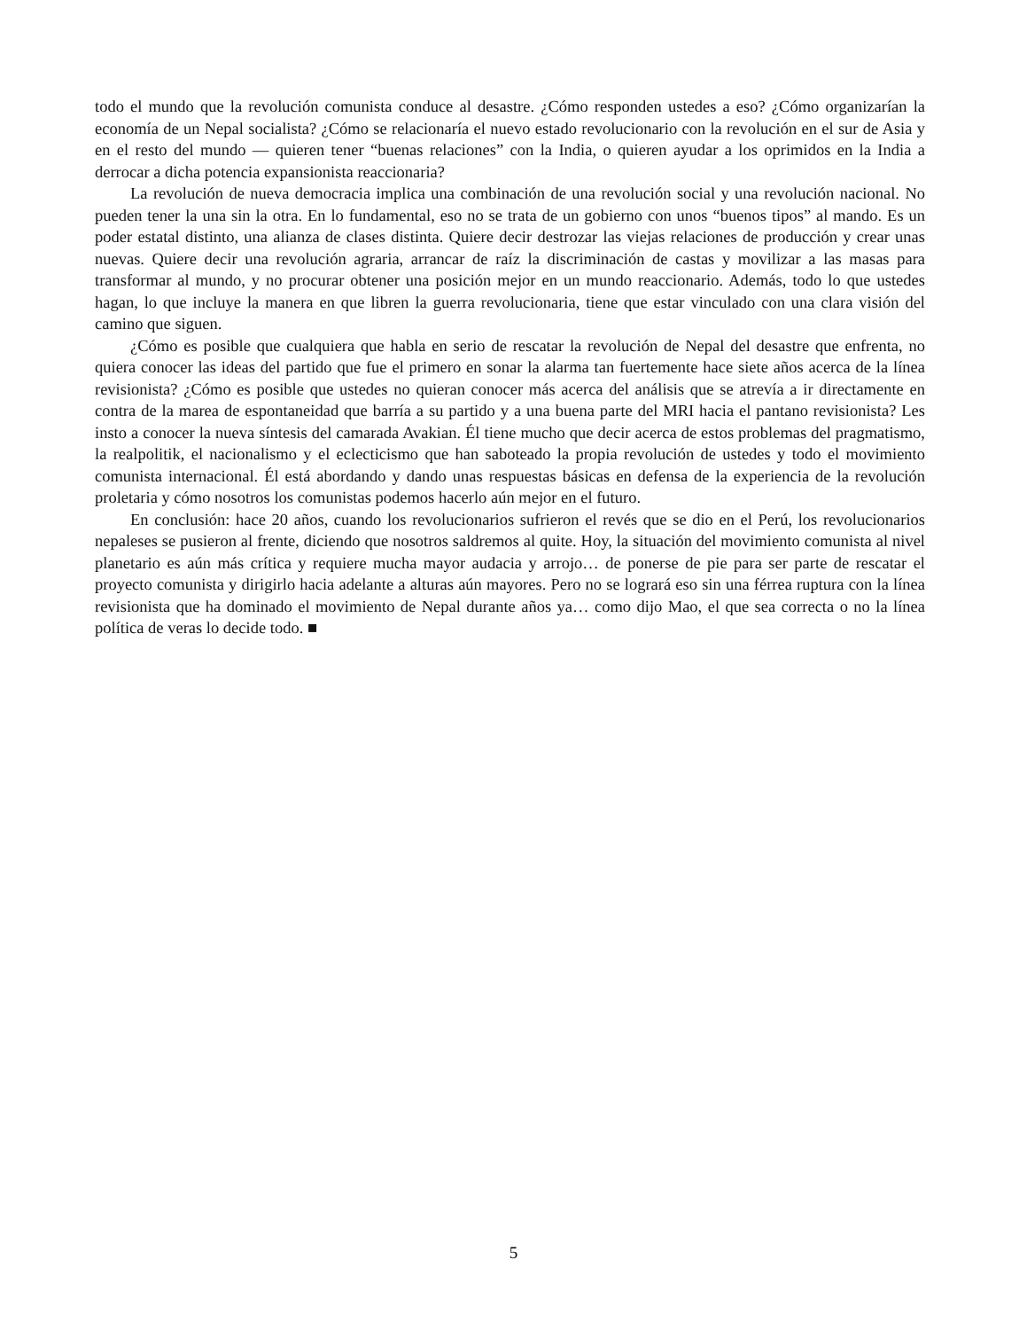todo el mundo que la revolución comunista conduce al desastre. ¿Cómo responden ustedes a eso? ¿Cómo organizarían la economía de un Nepal socialista? ¿Cómo se relacionaría el nuevo estado revolucionario con la revolución en el sur de Asia y en el resto del mundo — quieren tener “buenas relaciones” con la India, o quieren ayudar a los oprimidos en la India a derrocar a dicha potencia expansionista reaccionaria?
La revolución de nueva democracia implica una combinación de una revolución social y una revolución nacional. No pueden tener la una sin la otra. En lo fundamental, eso no se trata de un gobierno con unos “buenos tipos” al mando. Es un poder estatal distinto, una alianza de clases distinta. Quiere decir destrozar las viejas relaciones de producción y crear unas nuevas. Quiere decir una revolución agraria, arrancar de raíz la discriminación de castas y movilizar a las masas para transformar al mundo, y no procurar obtener una posición mejor en un mundo reaccionario. Además, todo lo que ustedes hagan, lo que incluye la manera en que libren la guerra revolucionaria, tiene que estar vinculado con una clara visión del camino que siguen.
¿Cómo es posible que cualquiera que habla en serio de rescatar la revolución de Nepal del desastre que enfrenta, no quiera conocer las ideas del partido que fue el primero en sonar la alarma tan fuertemente hace siete años acerca de la línea revisionista? ¿Cómo es posible que ustedes no quieran conocer más acerca del análisis que se atrevía a ir directamente en contra de la marea de espontaneidad que barría a su partido y a una buena parte del MRI hacia el pantano revisionista? Les insto a conocer la nueva síntesis del camarada Avakian. Él tiene mucho que decir acerca de estos problemas del pragmatismo, la realpolitik, el nacionalismo y el eclecticismo que han saboteado la propia revolución de ustedes y todo el movimiento comunista internacional. Él está abordando y dando unas respuestas básicas en defensa de la experiencia de la revolución proletaria y cómo nosotros los comunistas podemos hacerlo aún mejor en el futuro.
En conclusión: hace 20 años, cuando los revolucionarios sufrieron el revés que se dio en el Perú, los revolucionarios nepaleses se pusieron al frente, diciendo que nosotros saldremos al quite. Hoy, la situación del movimiento comunista al nivel planetario es aún más crítica y requiere mucha mayor audacia y arrojo… de ponerse de pie para ser parte de rescatar el proyecto comunista y dirigirlo hacia adelante a alturas aún mayores. Pero no se logrará eso sin una férrea ruptura con la línea revisionista que ha dominado el movimiento de Nepal durante años ya… como dijo Mao, el que sea correcta o no la línea política de veras lo decide todo. ■
5